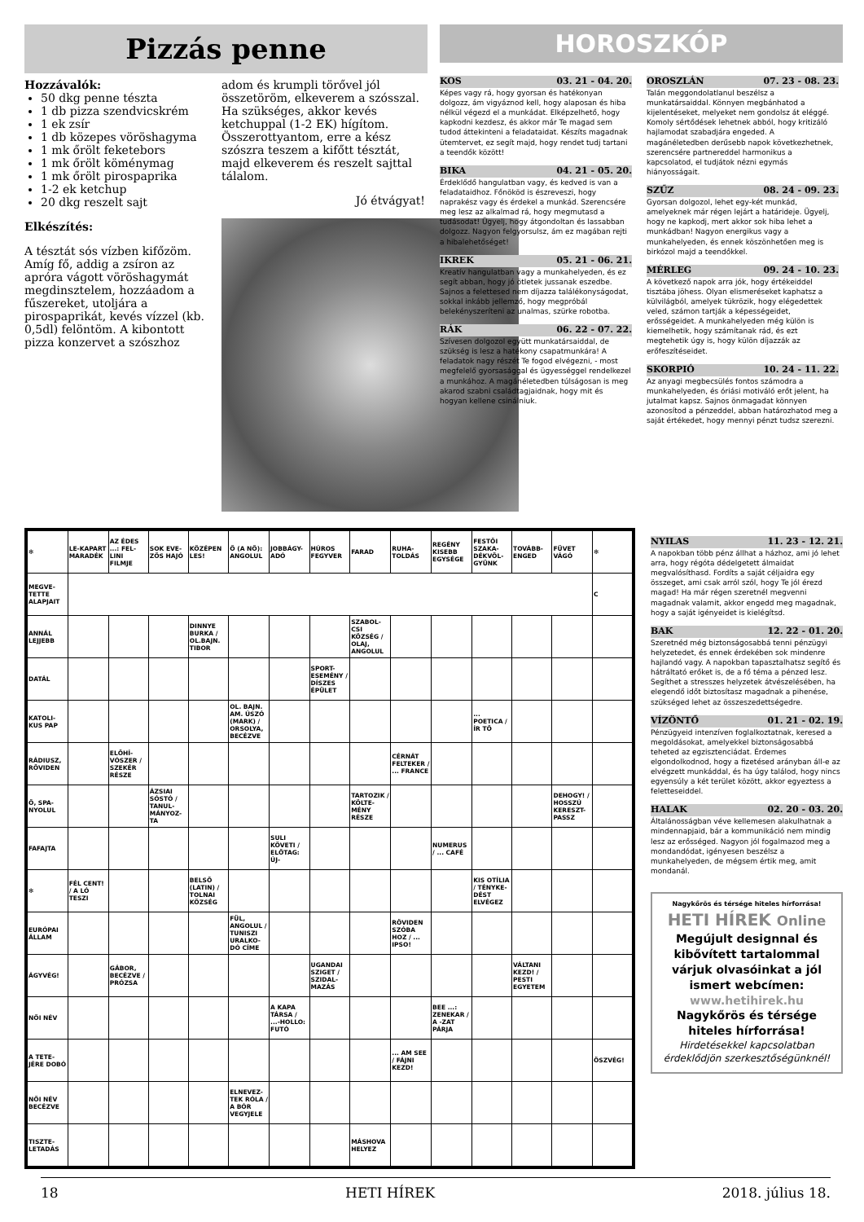Pizzás penne
Hozzávalók:
50 dkg penne tészta
1 db pizza szendvicskrém
1 ek zsír
1 db közepes vöröshagyma
1 mk őrölt feketebors
1 mk őrölt köménymag
1 mk őrölt pirospaprika
1-2 ek ketchup
20 dkg reszelt sajt
Elkészítés:
A tésztát sós vízben kifőzöm. Amíg fő, addig a zsíron az apróra vágott vöröshagymát megdinsztelem, hozzáadom a fűszereket, utoljára a pirospaprikát, kevés vízzel (kb. 0,5dl) felöntöm. A kibontott pizza konzervet a szószhoz
adom és krumpli törővel jól összetöröm, elkeverem a szósszal. Ha szükséges, akkor kevés ketchuppal (1-2 EK) hígítom. Összerottyantom, erre a kész szószra teszem a kifőtt tésztát, majd elkeverem és reszelt sajttal tálalom.
Jó étvágyat!
HOROSZKÓP
KOS 03. 21 - 04. 20.
Képes vagy rá, hogy gyorsan és hatékonyan dolgozz, ám vigyáznod kell, hogy alaposan és hiba nélkül végezd el a munkádat. Elképzelhető, hogy kapkodni kezdesz, és akkor már Te magad sem tudod áttekinteni a feladataidat. Készíts magadnak ütemtervet, ez segít majd, hogy rendet tudj tartani a teendők között!
BIKA 04. 21 - 05. 20.
Érdeklődő hangulatban vagy, és kedved is van a feladataidhoz. Főnököd is észreveszi, hogy naprakész vagy és érdekel a munkád. Szerencsére meg lesz az alkalmad rá, hogy megmutasd a tudásodat! Ügyelj, hogy átgondoltan és lassabban dolgozz. Nagyon felgyorsulsz, ám ez magában rejti a hibalehetőséget!
IKREK 05. 21 - 06. 21.
Kreatív hangulatban vagy a munkahelyeden, és ez segít abban, hogy jó ötletek jussanak eszedbe. Sajnos a felettesed nem díjazza találékonyságodat, sokkal inkább jellemző, hogy megpróbál belekényszeríteni az unalmas, szürke robotba.
RÁK 06. 22 - 07. 22.
Szívesen dolgozol együtt munkatársaiddal, de szükség is lesz a hatékony csapatmunkára! A feladatok nagy részét Te fogod elvégezni, - most megfelelő gyorsasággal és ügyességgel rendelkezel a munkához. A magánéletedben túlságosan is meg akarod szabni családtagjaidnak, hogy mit és hogyan kellene csinálniuk.
OROSZLÁN 07. 23 - 08. 23.
Talán meggondolatlanul beszélsz a munkatársaiddal. Könnyen megbánhatod a kijelentéseket, melyeket nem gondolsz át eléggé. Komoly sértődések lehetnek abból, hogy kritizáló hajlamodat szabadjára engeded. A magánéletedben derűsebb napok következhetnek, szerencsére partnereddel harmonikus a kapcsolatod, el tudjátok nézni egymás hiányosságait.
SZŰZ 08. 24 - 09. 23.
Gyorsan dolgozol, lehet egy-két munkád, amelyeknek már régen lejárt a határideje. Ügyelj, hogy ne kapkodj, mert akkor sok hiba lehet a munkádban! Nagyon energikus vagy a munkahelyeden, és ennek köszönhetően meg is birkózol majd a teendőkkel.
MÉRLEG 09. 24 - 10. 23.
A következő napok arra jók, hogy értékeiddel tisztába jöhess. Olyan elismeréseket kaphatsz a külvilágból, amelyek tükrözik, hogy elégedettek veled, számon tartják a képességeidet, erősségeidet. A munkahelyeden még külön is kiemelhetik, hogy számítanak rád, és ezt megtehetik úgy is, hogy külön díjazzák az erőfeszítéseidet.
SKORPIÓ 10. 24 - 11. 22.
Az anyagi megbecsülés fontos számodra a munkahelyeden, és óriási motiváló erőt jelent, ha jutalmat kapsz. Sajnos önmagadat könnyen azonosítod a pénzeddel, abban határozhatod meg a saját értékedet, hogy mennyi pénzt tudsz szerezni.
| ✻ | LE-KAPART MARADÉK | AZ ÉDES ...: FEL-LINI FILMJE | SOK EVE-ZŐS HAJÓ | KÖZÉPEN LES! | Ő (A NŐ): ANGOLUL | JOBBÁGY-ADÓ | HÚROS FEGYVER | FARAD | RUHA-TOLDÁS | REGÉNY KISEBB EGYSÉGE | FESTŐI SZAKA-DÉKVÖL-GYÜNK | TOVÁBB-ENGED | FÜVET VÁGÓ | ✻ |
| MEGVE-TETTE ALAPJAIT | | | | | | | | | | | | | | C |
| ANNÁL LEJJEBB | | | | DINNYE BURKA / OL.BAJN. TIBOR | | | | SZABOL-CSI KÖZSÉG / OLAJ, ANGOLUL | | | | | | |
| DATÁL | | | | | | | SPORT-ESEMÉNY / DÍSZES ÉPÜLET | | | | | | | |
| KATOLI-KUS PAP | | | | | OL. BAJN. AM. ÚSZÓ (MARK) / ORSOLYA, BECÉZVE | | | | | | ... POETICA / ÍR TŐ | | | |
| RÁDIUSZ, RÖVIDEN | | ELŐHÍ-VÓSZER / SZEKÉR RÉSZE | | | | | | | CÉRNÁT FELTEKER / ... FRANCE | | | | | |
| Ő, SPA-NYOLUL | | | ÁZSIAI SÓSTÓ / TANUL-MÁNYOZ-TA | | | | | TARTOZIK / KÖLTE-MÉNY RÉSZE | | | | | DEHOGY! / HOSSZÚ KERESZT-PASSZ | |
| FAFAJTA | | | | | | SULI KÖVETI / ELŐTAG: ÚJ- | | | | NUMERUS / ... CAFÉ | | | | |
| ✻ | FÉL CENT! / A LÓ TESZI | | | BELSŐ (LATIN) / TOLNAI KÖZSÉG | | | | | | | KIS OTÍLIA / TÉNYKE-DÉST ELVÉGEZ | | | |
| EURÓPAI ÁLLAM | | | | | FÜL, ANGOLUL / TUNISZI URALKO-DÓ CÍME | | | | RÖVIDEN SZÓBA HOZ / ... IPSO! | | | | | |
| ÁGYVÉG! | | GÁBOR, BECÉZVE / PRÓZSA | | | | | UGANDAI SZIGET / SZIDAL-MAZÁS | | | | | VÁLTANI KEZD! / PESTI EGYETEM | | |
| NŐI NÉV | | | | | | A KAPA TÁRSA / ...-HOLLO: FUTÓ | | | | BEE ...: ZENEKAR / A -ZAT PÁRJA | | | | |
| A TETE-JÉRE DOBÓ | | | | | | | | | ... AM SEE / FÁJNI KEZD! | | | | | ÖSZVÉG! |
| NŐI NÉV BECÉZVE | | | | | ELNEVEZ-TEK RÓLA / A BÓR VEGYJELE | | | | | | | | | |
| TISZTE-LETADÁS | | | | | | | | MÁSHOVA HELYEZ | | | | | | |
NYILAS 11. 23 - 12. 21.
A napokban több pénz állhat a házhoz, ami jó lehet arra, hogy régóta dédelgetett álmaidat megvalósíthasd. Fordíts a saját céljaidra egy összeget, ami csak arról szól, hogy Te jól érezd magad! Ha már régen szeretnél megvenni magadnak valamit, akkor engedd meg magadnak, hogy a saját igényeidet is kielégítsd.
BAK 12. 22 - 01. 20.
Szeretnéd még biztonságosabbá tenni pénzügyi helyzetedet, és ennek érdekében sok mindenre hajlandó vagy. A napokban tapasztalhatsz segítő és hátráltató erőket is, de a fő téma a pénzed lesz. Segíthet a stresszes helyzetek átvészelésében, ha elegendő időt biztosítasz magadnak a pihenése, szükséged lehet az összeszedettségedre.
VÍZÖNTŐ 01. 21 - 02. 19.
Pénzügyeid intenzíven foglalkoztatnak, keresed a megoldásokat, amelyekkel biztonságosabbá teheted az egzisztenciádat. Érdemes elgondolkodnod, hogy a fizetésed arányban áll-e az elvégzett munkáddal, és ha úgy találod, hogy nincs egyensúly a két terület között, akkor egyeztess a feletteseiddel.
HALAK 02. 20 - 03. 20.
Általánosságban véve kellemesen alakulhatnak a mindennapjaid, bár a kommunikáció nem mindig lesz az erősséged. Nagyon jól fogalmazod meg a mondandódat, igényesen beszélsz a munkahelyeden, de mégsem értik meg, amit mondanál.
Nagykőrös és térsége hiteles hírforrása!
HETI HÍREK Online
Megújult designnal és kibővített tartalommal várjuk olvasóinkat a jól ismert webcímen:
www.hetihirek.hu
Nagykőrös és térsége hiteles hírforrása!
Hirdetésekkel kapcsolatban érdeklődjön szerkesztőségünknél!
18 HETI HÍREK 2018. július 18.